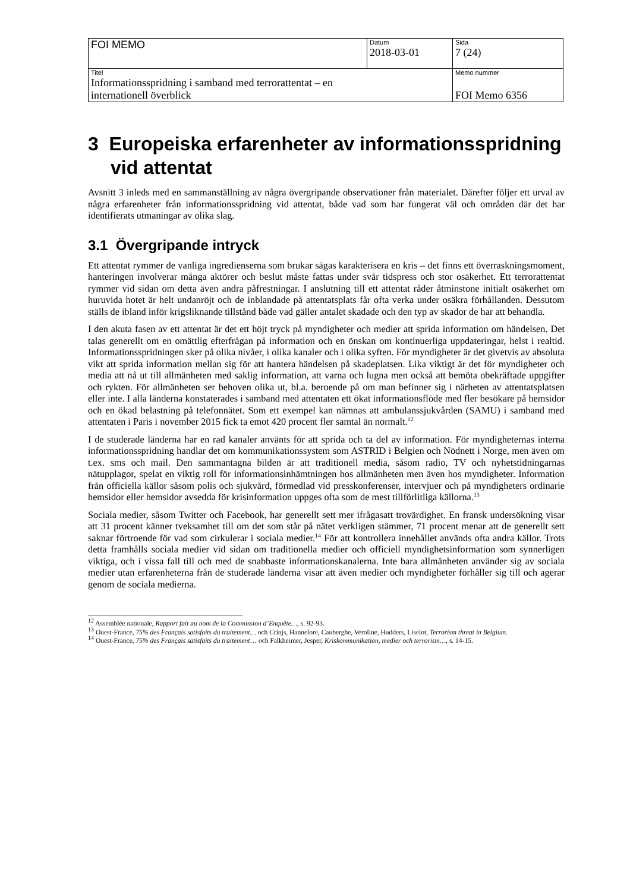| FOI MEMO | Datum 2018-03-01 | Sida 7 (24) |
| Titel Informationsspridning i samband med terrorattentat – en internationell överblick | | Memo nummer FOI Memo 6356 |
3 Europeiska erfarenheter av informationsspridning vid attentat
Avsnitt 3 inleds med en sammanställning av några övergripande observationer från materialet. Därefter följer ett urval av några erfarenheter från informationsspridning vid attentat, både vad som har fungerat väl och områden där det har identifierats utmaningar av olika slag.
3.1 Övergripande intryck
Ett attentat rymmer de vanliga ingredienserna som brukar sägas karakterisera en kris – det finns ett överraskningsmoment, hanteringen involverar många aktörer och beslut måste fattas under svår tidspress och stor osäkerhet. Ett terrorattentat rymmer vid sidan om detta även andra påfrestningar. I anslutning till ett attentat råder åtminstone initialt osäkerhet om huruvida hotet är helt undanröjt och de inblandade på attentatsplats får ofta verka under osäkra förhållanden. Dessutom ställs de ibland inför krigsliknande tillstånd både vad gäller antalet skadade och den typ av skador de har att behandla.
I den akuta fasen av ett attentat är det ett höjt tryck på myndigheter och medier att sprida information om händelsen. Det talas generellt om en omättlig efterfrågan på information och en önskan om kontinuerliga uppdateringar, helst i realtid. Informationsspridningen sker på olika nivåer, i olika kanaler och i olika syften. För myndigheter är det givetvis av absoluta vikt att sprida information mellan sig för att hantera händelsen på skadeplatsen. Lika viktigt är det för myndigheter och media att nå ut till allmänheten med saklig information, att varna och lugna men också att bemöta obekräftade uppgifter och rykten. För allmänheten ser behoven olika ut, bl.a. beroende på om man befinner sig i närheten av attentatsplatsen eller inte. I alla länderna konstaterades i samband med attentaten ett ökat informationsflöde med fler besökare på hemsidor och en ökad belastning på telefonnätet. Som ett exempel kan nämnas att ambulanssjukvården (SAMU) i samband med attentaten i Paris i november 2015 fick ta emot 420 procent fler samtal än normalt.<sup>12</sup>
I de studerade länderna har en rad kanaler använts för att sprida och ta del av information. För myndigheternas interna informationsspridning handlar det om kommunikationssystem som ASTRID i Belgien och Nödnett i Norge, men även om t.ex. sms och mail. Den sammantagna bilden är att traditionell media, såsom radio, TV och nyhetstidningarnas nätupplagor, spelat en viktig roll för informationsinhämtningen hos allmänheten men även hos myndigheter. Information från officiella källor såsom polis och sjukvård, förmedlad vid presskonferenser, intervjuer och på myndigheters ordinarie hemsidor eller hemsidor avsedda för krisinformation uppges ofta som de mest tillförlitliga källorna.<sup>13</sup>
Sociala medier, såsom Twitter och Facebook, har generellt sett mer ifrågasatt trovärdighet. En fransk undersökning visar att 31 procent känner tveksamhet till om det som står på nätet verkligen stämmer, 71 procent menar att de generellt sett saknar förtroende för vad som cirkulerar i sociala medier.<sup>14</sup> För att kontrollera innehållet används ofta andra källor. Trots detta framhålls sociala medier vid sidan om traditionella medier och officiell myndighetsinformation som synnerligen viktiga, och i vissa fall till och med de snabbaste informationskanalerna. Inte bara allmänheten använder sig av sociala medier utan erfarenheterna från de studerade länderna visar att även medier och myndigheter förhåller sig till och agerar genom de sociala medierna.
<sup>12</sup> Assemblée nationale, Rapport fait au nom de la Commission d’Enquête…, s. 92-93.
<sup>13</sup> Ouest-France, 75% des Français satisfaits du traitement… och Crinjs, Hannelore, Cauberghe, Veroline, Hudders, Liselot, Terrorism threat in Belgium.
<sup>14</sup> Ouest-France, 75% des Français satisfaits du traitement… och Falkheimer, Jesper, Kriskommunikation, medier och terrorism…, s. 14-15.